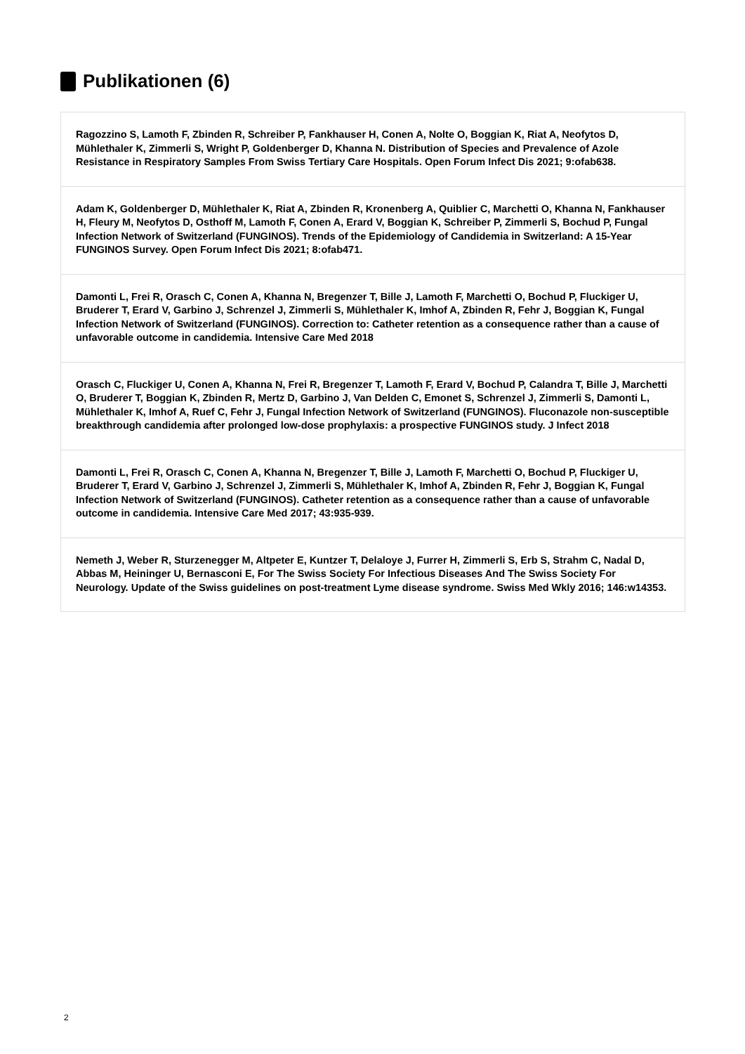Publikationen (6)
Ragozzino S, Lamoth F, Zbinden R, Schreiber P, Fankhauser H, Conen A, Nolte O, Boggian K, Riat A, Neofytos D, Mühlethaler K, Zimmerli S, Wright P, Goldenberger D, Khanna N. Distribution of Species and Prevalence of Azole Resistance in Respiratory Samples From Swiss Tertiary Care Hospitals. Open Forum Infect Dis 2021; 9:ofab638.
Adam K, Goldenberger D, Mühlethaler K, Riat A, Zbinden R, Kronenberg A, Quiblier C, Marchetti O, Khanna N, Fankhauser H, Fleury M, Neofytos D, Osthoff M, Lamoth F, Conen A, Erard V, Boggian K, Schreiber P, Zimmerli S, Bochud P, Fungal Infection Network of Switzerland (FUNGINOS). Trends of the Epidemiology of Candidemia in Switzerland: A 15-Year FUNGINOS Survey. Open Forum Infect Dis 2021; 8:ofab471.
Damonti L, Frei R, Orasch C, Conen A, Khanna N, Bregenzer T, Bille J, Lamoth F, Marchetti O, Bochud P, Fluckiger U, Bruderer T, Erard V, Garbino J, Schrenzel J, Zimmerli S, Mühlethaler K, Imhof A, Zbinden R, Fehr J, Boggian K, Fungal Infection Network of Switzerland (FUNGINOS). Correction to: Catheter retention as a consequence rather than a cause of unfavorable outcome in candidemia. Intensive Care Med 2018
Orasch C, Fluckiger U, Conen A, Khanna N, Frei R, Bregenzer T, Lamoth F, Erard V, Bochud P, Calandra T, Bille J, Marchetti O, Bruderer T, Boggian K, Zbinden R, Mertz D, Garbino J, Van Delden C, Emonet S, Schrenzel J, Zimmerli S, Damonti L, Mühlethaler K, Imhof A, Ruef C, Fehr J, Fungal Infection Network of Switzerland (FUNGINOS). Fluconazole non-susceptible breakthrough candidemia after prolonged low-dose prophylaxis: a prospective FUNGINOS study. J Infect 2018
Damonti L, Frei R, Orasch C, Conen A, Khanna N, Bregenzer T, Bille J, Lamoth F, Marchetti O, Bochud P, Fluckiger U, Bruderer T, Erard V, Garbino J, Schrenzel J, Zimmerli S, Mühlethaler K, Imhof A, Zbinden R, Fehr J, Boggian K, Fungal Infection Network of Switzerland (FUNGINOS). Catheter retention as a consequence rather than a cause of unfavorable outcome in candidemia. Intensive Care Med 2017; 43:935-939.
Nemeth J, Weber R, Sturzenegger M, Altpeter E, Kuntzer T, Delaloye J, Furrer H, Zimmerli S, Erb S, Strahm C, Nadal D, Abbas M, Heininger U, Bernasconi E, For The Swiss Society For Infectious Diseases And The Swiss Society For Neurology. Update of the Swiss guidelines on post-treatment Lyme disease syndrome. Swiss Med Wkly 2016; 146:w14353.
2